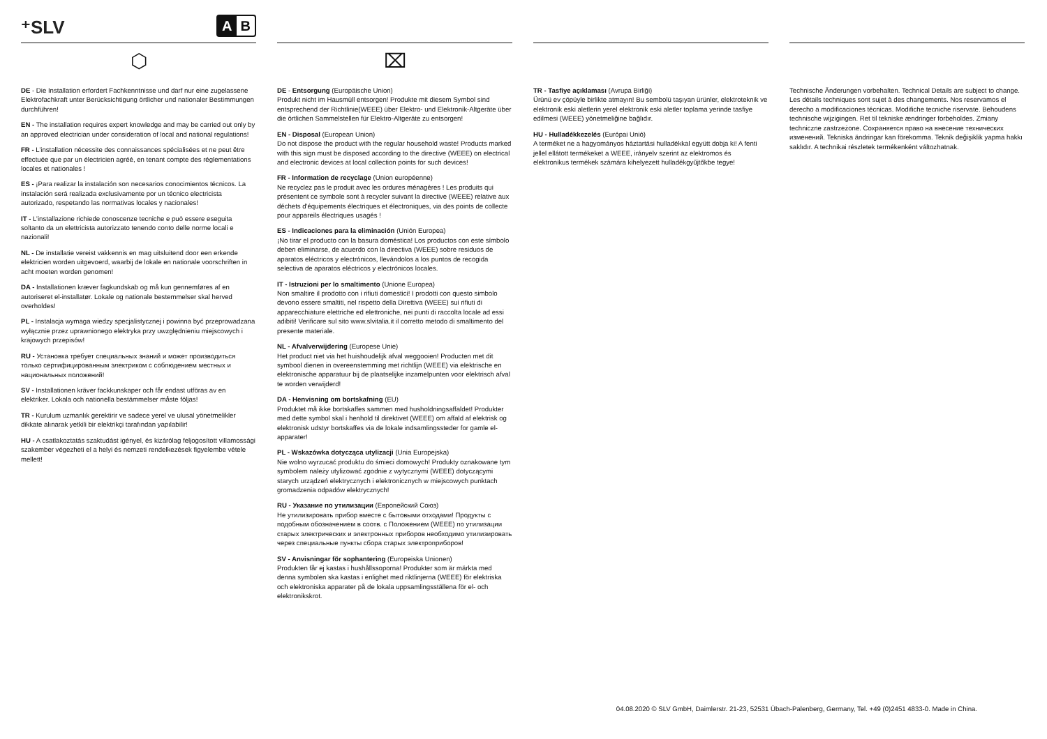⁺SLV
A B
⬡
DE - Die Installation erfordert Fachkenntnisse und darf nur eine zugelassene Elektrofachkraft unter Berücksichtigung örtlicher und nationaler Bestimmungen durchführen!
EN - The installation requires expert knowledge and may be carried out only by an approved electrician under consideration of local and national regulations!
FR - L’installation nécessite des connaissances spécialisées et ne peut être effectuée que par un électricien agréé, en tenant compte des réglementations locales et nationales !
ES - ¡Para realizar la instalación son necesarios conocimientos técnicos. La instalación será realizada exclusivamente por un técnico electricista autorizado, respetando las normativas locales y nacionales!
IT - L’installazione richiede conoscenze tecniche e può essere eseguita soltanto da un elettricista autorizzato tenendo conto delle norme locali e nazionali!
NL - De installatie vereist vakkennis en mag uitsluitend door een erkende elektricien worden uitgevoerd, waarbij de lokale en nationale voorschriften in acht moeten worden genomen!
DA - Installationen kræver fagkundskab og må kun gennemføres af en autoriseret el-installatør. Lokale og nationale bestemmelser skal herved overholdes!
PL - Instalacja wymaga wiedzy specjalistycznej i powinna być przeprowadzana wyłącznie przez uprawnionego elektryka przy uwzględnieniu miejscowych i krajowych przepisów!
RU - Установка требует специальных знаний и может производиться только сертифицированным электриком с соблюдением местных и национальных положений!
SV - Installationen kräver fackkunskaper och får endast utföras av en elektriker. Lokala och nationella bestämmelser måste följas!
TR - Kurulum uzmanlık gerektirir ve sadece yerel ve ulusal yönetmelikler dikkate alınarak yetkili bir elektrikçi tarafından yapılabilir!
HU - A csatlakoztatás szaktudást igényel, és kizárólag feljogosított villamossági szakember végezheti el a helyi és nemzeti rendelkezések figyelembe vétele mellett!
⌧
DE - Entsorgung (Europäische Union)
Produkt nicht im Hausmüll entsorgen! Produkte mit diesem Symbol sind entsprechend der Richtlinie(WEEE) über Elektro- und Elektronik-Altgeräte über die örtlichen Sammelstellen für Elektro-Altgeräte zu entsorgen!
EN - Disposal (European Union)
Do not dispose the product with the regular household waste! Products marked with this sign must be disposed according to the directive (WEEE) on electrical and electronic devices at local collection points for such devices!
FR - Information de recyclage (Union européenne)
Ne recyclez pas le produit avec les ordures ménagères ! Les produits qui présentent ce symbole sont à recycler suivant la directive (WEEE) relative aux déchets d'équipements électriques et électroniques, via des points de collecte pour appareils électriques usagés !
ES - Indicaciones para la eliminación (Unión Europea)
¡No tirar el producto con la basura doméstica! Los productos con este símbolo deben eliminarse, de acuerdo con la directiva (WEEE) sobre residuos de aparatos eléctricos y electrónicos, llevándolos a los puntos de recogida selectiva de aparatos eléctricos y electrónicos locales.
IT - Istruzioni per lo smaltimento (Unione Europea)
Non smaltire il prodotto con i rifiuti domestici! I prodotti con questo simbolo devono essere smaltiti, nel rispetto della Direttiva (WEEE) sui rifiuti di apparecchiature elettriche ed elettroniche, nei punti di raccolta locale ad essi adibiti! Verificare sul sito www.slvitalia.it il corretto metodo di smaltimento del presente materiale.
NL - Afvalverwijdering (Europese Unie)
Het product niet via het huishoudelijk afval weggooien! Producten met dit symbool dienen in overeenstemming met richtlijn (WEEE) via elektrische en elektronische apparatuur bij de plaatselijke inzamelpunten voor elektrisch afval te worden verwijderd!
DA - Henvisning om bortskafning (EU)
Produktet må ikke bortskaffes sammen med husholdningsaffaldet! Produkter med dette symbol skal i henhold til direktivet (WEEE) om affald af elektrisk og elektronisk udstyr bortskaffes via de lokale indsamlingssteder for gamle el-apparater!
PL - Wskazówka dotycząca utylizacji (Unia Europejska)
Nie wolno wyrzucać produktu do śmieci domowych! Produkty oznakowane tym symbolem należy utylizować zgodnie z wytycznymi (WEEE) dotyczącymi starych urządzeń elektrycznych i elektronicznych w miejscowych punktach gromadzenia odpadów elektrycznych!
RU - Указание по утилизации (Европейский Союз)
Не утилизировать прибор вместе с бытовыми отходами! Продукты с подобным обозначением в соотв. с Положением (WEEE) по утилизации старых электрических и электронных приборов необходимо утилизировать через специальные пункты сбора старых электроприборов!
SV - Anvisningar för sophantering (Europeiska Unionen)
Produkten får ej kastas i hushållssoporna! Produkter som är märkta med denna symbolen ska kastas i enlighet med riktlinjerna (WEEE) för elektriska och elektroniska apparater på de lokala uppsamlingsställena för el- och elektronikskrot.
TR - Tasfiye açıklaması (Avrupa Birliği)
Ürünü ev çöpüyle birlikte atmayın! Bu sembolü taşıyan ürünler, elektroteknik ve elektronik eski aletlerin yerel elektronik eski aletler toplama yerinde tasfiye edilmesi (WEEE) yönetmeliğine bağlıdır.
HU - Hulladékkezelés (Európai Unió)
A terméket ne a hagyományos háztartási hulladékkal együtt dobja ki! A fenti jellel ellátott termékeket a WEEE, irányelv szerint az elektromos és elektronikus termékek számára kihelyezett hulladékgyűjtőkbe tegye!
Technische Änderungen vorbehalten. Technical Details are subject to change. Les détails techniques sont sujet à des changements. Nos reservamos el derecho a modificaciones técnicas. Modifiche tecniche riservate. Behoudens technische wijzigingen. Ret til tekniske ændringer forbeholdes. Zmiany techniczne zastrzeżone. Сохраняется право на внесение технических изменений. Tekniska ändringar kan förekomma. Teknik değişiklik yapma hakkı saklıdır. A technikai részletek termékenként változhatnak.
04.08.2020 © SLV GmbH, Daimlerstr. 21-23, 52531 Übach-Palenberg, Germany, Tel. +49 (0)2451 4833-0. Made in China.